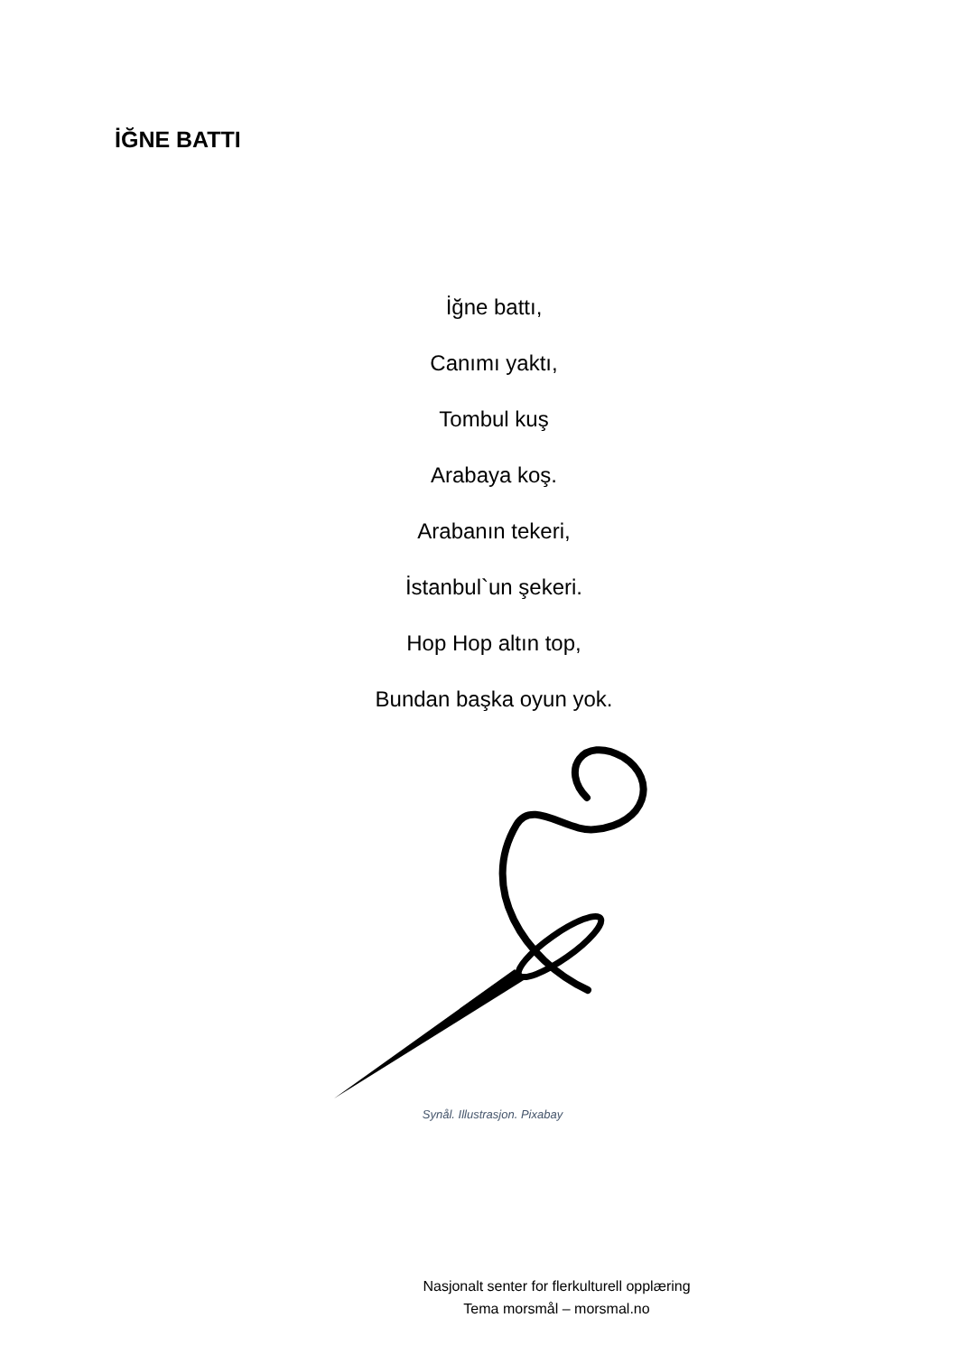İĞNE BATTI
İğne battı,
Canımı yaktı,
Tombul kuş
Arabaya koş.
Arabanın tekeri,
İstanbul`un şekeri.
Hop Hop altın top,
Bundan başka oyun yok.
Synål. Illustrasjon. Pixabay
Nasjonalt senter for flerkulturell opplæring
Tema morsmål – morsmal.no